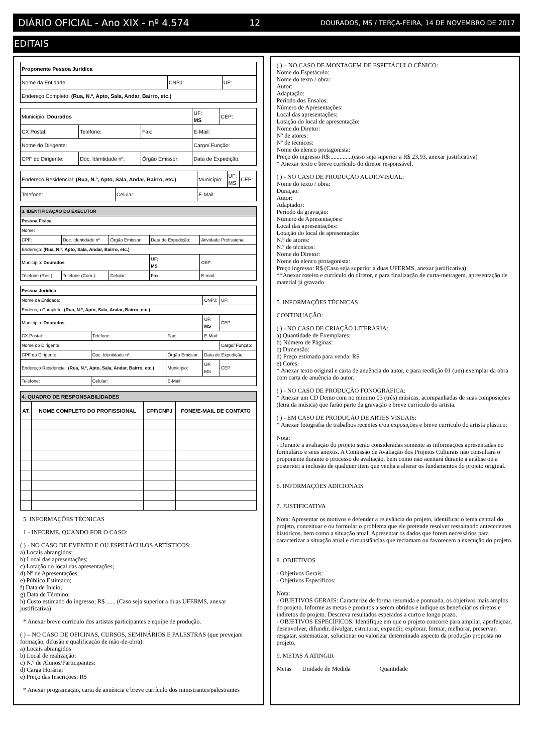DIÁRIO OFICIAL - Ano XIX - nº 4.574 12 DOURADOS, MS / TERÇA-FEIRA, 14 DE NOVEMBRO DE 2017
EDITAIS
| Proponente Pessoa Jurídica | | |
| Nome da Entidade: | CNPJ: | UF: |
| Endereço Completo: (Rua, N.º, Apto, Sala, Andar, Bairro, etc.) | | |
| Município: Dourados | | | UF: MS | CEP: |
| CX Postal: | Telefone: | Fax: | E-Mail: | |
| Nome do Dirigente: | | | Cargo/ Função: | |
| CPF do Dirigente: | Doc. Identidade nº: | Órgão Emissor: | Data de Expedição: | |
| Endereço Residencial: (Rua, N.º, Apto, Sala, Andar, Bairro, etc.) | | Município: | UF: MS | CEP: |
| Telefone: | Celular: | E-Mail: | | |
| 3. IDENTIFICAÇÃO DO EXECUTOR | | | | |
| Pessoa Física | | | | |
| Nome: | | | | |
| CPF: | Doc. Identidade nº | Órgão Emissor: | Data de Expedição: | Atividade Profissional: |
| Endereço: (Rua, N.º, Apto, Sala, Andar, Bairro, etc.) | | | | |
| Município: Dourados | | | UF: MS | CEP: |
| Telefone (Res.): | Telefone (Com.): | Celular: | Fax: | E-mail: |
| Pessoa Jurídica | | | | |
| Nome da Entidade: | | | CNPJ: | UF: |
| Endereço Completo: (Rua, N.º, Apto, Sala, Andar, Bairro, etc.) | | | | |
| Município: Dourados | | | UF: MS | CEP: |
| CX Postal: | Telefone: | Fax: | E-Mail: | |
| Nome do Dirigente: | | | | Cargo/ Função: |
| CPF do Dirigente: | Doc. Identidade nº: | Órgão Emissor: | Data de Expedição: | |
| Endereço Residencial: (Rua, N.º, Apto, Sala, Andar, Bairro, etc.) | | Município: | UF: MS | CEP: |
| Telefone: | Celular: | E-Mail: | | |
| 4. QUADRO DE RESPONSABILIDADES | | | |
| AT. | NOME COMPLETO DO PROFISSIONAL | CPF/CNPJ | FONE/E-MAIL DE CONTATO |
5. INFORMAÇÕES TÉCNICAS
1 - INFORME, QUANDO FOR O CASO:
( ) - NO CASO DE EVENTO E OU ESPETÁCULOS ARTÍSTICOS:
a) Locais abrangidos;
b) Local das apresentações;
c) Lotação do local das apresentações;
d) Nº de Apresentações;
e) Público Estimado;
f) Data de Início;
g) Data de Término;
h) Custo estimado do ingresso; R$ ...... (Caso seja superior a duas UFERMS, anexar justificativa)
* Anexar breve currículo dos artistas participantes e equipe de produção.
( ) – NO CASO DE OFICINAS, CURSOS, SEMINÁRIOS E PALESTRAS (que prevejam formação, difusão e qualificação de mão-de-obra):
a) Locais abrangidos
b) Local de realização:
c) N.º de Alunos/Participantes:
d) Carga Horária:
e) Preço das Inscrições: R$
* Anexar programação, carta de anuência e breve currículo dos ministrantes/palestrantes
( ) – NO CASO DE MONTAGEM DE ESPETÁCULO CÊNICO:
Nome do Espetáculo:
Nome do texto / obra:
Autor:
Adaptação:
Período dos Ensaios:
Número de Apresentações:
Local das apresentações:
Lotação do local de apresentação:
Nome do Diretor:
Nº de atores:
Nº de técnicos:
Nome do elenco protagonista:
Preço do ingresso R$:..............(caso seja superior a R$ 23,93, anexar justificativa)
* Anexar texto e breve currículo do diretor responsável.
( ) - NO CASO DE PRODUÇÃO AUDIOVISUAL:
Nome do texto / obra:
Duração:
Autor:
Adaptador:
Período da gravação:
Número de Apresentações:
Local das apresentações:
Lotação do local de apresentação:
N.º de atores:
N.º de técnicos:
Nome do Diretor:
Nome do elenco protagonista:
Preço ingresso: R$ (Caso seja superior a duas UFERMS, anexar justificativa)
**Anexar roteiro e currículo do diretor, e para finalização de curta-metragem, apresentação de material já gravado
5. INFORMAÇÕES TÉCNICAS
CONTINUAÇÃO:
( ) - NO CASO DE CRIAÇÃO LITERÁRIA:
a) Quantidade de Exemplares:
b) Número de Páginas:
c) Dimensão:
d) Preço estimado para venda: R$
e) Cores:
* Anexar texto original e carta de anuência do autor, e para reedição 01 (um) exemplar da obra com carta de anuência do autor.
( ) - NO CASO DE PRODUÇÃO FONOGRÁFICA:
* Anexar um CD Demo com no mínimo 03 (três) músicas, acompanhadas de suas composições (letra da música) que farão parte da gravação e breve currículo do artista.
( ) - EM CASO DE PRODUÇÃO DE ARTES VISUAIS:
* Anexar fotografia de trabalhos recentes e/ou exposições e breve currículo do artista plástico;
Nota:
- Durante a avaliação do projeto serão consideradas somente as informações apresentadas no formulário e seus anexos. A Comissão de Avaliação dos Projetos Culturais não consultará o proponente durante o processo de avaliação, bem como não aceitará durante a análise ou a posteriori a inclusão de qualquer item que venha a alterar os fundamentos do projeto original.
6. INFORMAÇÕES ADICIONAIS
7. JUSTIFICATIVA
Nota: Apresentar os motivos e defender a relevância do projeto, identificar o tema central do projeto, conceituar e ou formular o problema que ele pretende resolver ressaltando antecedentes históricos, bem como a situação atual. Apresentar os dados que forem necessários para caracterizar a situação atual e circunstâncias que reclamam ou favorecem a execução do projeto.
8. OBJETIVOS
- Objetivos Gerais:
- Objetivos Específicos:
Nota:
- OBJETIVOS GERAIS: Caracterize de forma resumida e pontuada, os objetivos mais amplos do projeto. Informe as metas e produtos a serem obtidos e indique os beneficiários diretos e indiretos do projeto. Descreva resultados esperados a curto e longo prazo.
- OBJETIVOS ESPECÍFICOS: Identifique em que o projeto concorre para ampliar, aperfeiçoar, desenvolver, difundir, divulgar, estruturar, expandir, explorar, formar, melhorar, preservar, resgatar, sistematizar, solucionar ou valorizar determinado aspecto da produção proposta no projeto.
9. METAS A ATINGIR
Metas Unidade de Medida Quantidade